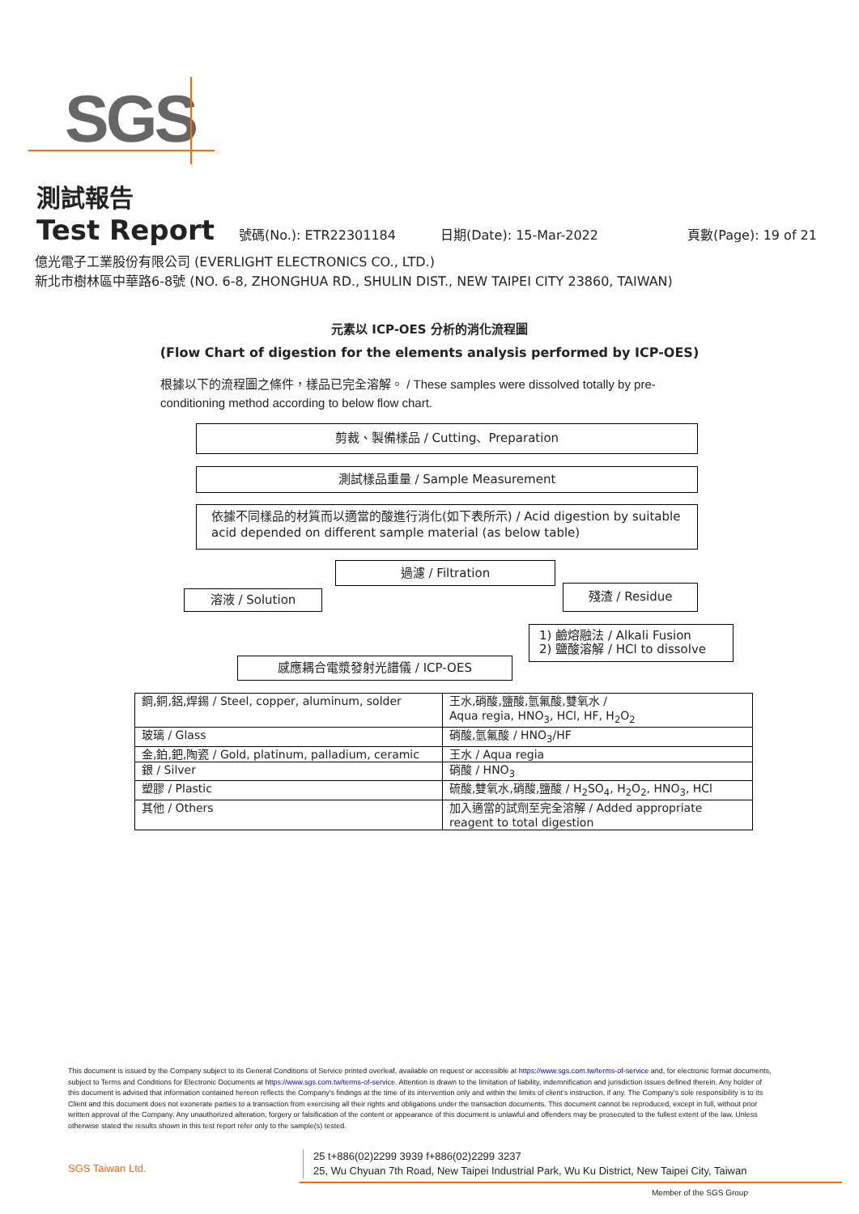SGS
測試報告
Test Report
號碼(No.): ETR22301184 日期(Date): 15-Mar-2022 頁數(Page): 19 of 21
億光電子工業股份有限公司 (EVERLIGHT ELECTRONICS CO., LTD.)
新北市樹林區中華路6-8號 (NO. 6-8, ZHONGHUA RD., SHULIN DIST., NEW TAIPEI CITY 23860, TAIWAN)
元素以 ICP-OES 分析的消化流程圖
(Flow Chart of digestion for the elements analysis performed by ICP-OES)
根據以下的流程圖之條件，樣品已完全溶解。 / These samples were dissolved totally by pre-conditioning method according to below flow chart.
剪裁、製備樣品 / Cutting、Preparation
測試樣品重量 / Sample Measurement
依據不同樣品的材質而以適當的酸進行消化(如下表所示) / Acid digestion by suitable acid depended on different sample material (as below table)
過濾 / Filtration
溶液 / Solution 殘渣 / Residue
1) 鹼熔融法 / Alkali Fusion
2) 鹽酸溶解 / HCl to dissolve
感應耦合電漿發射光譜儀 / ICP-OES
| 鋼,銅,鋁,焊錫 / Steel, copper, aluminum, solder | 王水,硝酸,鹽酸,氫氟酸,雙氧水 / Aqua regia, HNO<sub>3</sub>, HCl, HF, H<sub>2</sub>O<sub>2</sub> |
| 玻璃 / Glass | 硝酸,氫氟酸 / HNO<sub>3</sub>/HF |
| 金,鉑,鈀,陶瓷 / Gold, platinum, palladium, ceramic | 王水 / Aqua regia |
| 銀 / Silver | 硝酸 / HNO<sub>3</sub> |
| 塑膠 / Plastic | 硫酸,雙氧水,硝酸,鹽酸 / H<sub>2</sub>SO<sub>4</sub>, H<sub>2</sub>O<sub>2</sub>, HNO<sub>3</sub>, HCl |
| 其他 / Others | 加入適當的試劑至完全溶解 / Added appropriate reagent to total digestion |
This document is issued by the Company subject to its General Conditions of Service printed overleaf, available on request or accessible at https://www.sgs.com.tw/terms-of-service and, for electronic format documents, subject to Terms and Conditions for Electronic Documents at https://www.sgs.com.tw/terms-of-service. Attention is drawn to the limitation of liability, indemnification and jurisdiction issues defined therein. Any holder of this document is advised that information contained hereon reflects the Company's findings at the time of its intervention only and within the limits of client's instruction, if any. The Company's sole responsibility is to its Client and this document does not exonerate parties to a transaction from exercising all their rights and obligations under the transaction documents. This document cannot be reproduced, except in full, without prior written approval of the Company. Any unauthorized alteration, forgery or falsification of the content or appearance of this document is unlawful and offenders may be prosecuted to the fullest extent of the law. Unless otherwise stated the results shown in this test report refer only to the sample(s) tested.
SGS Taiwan Ltd.
25 t+886(02)2299 3939 f+886(02)2299 3237
25, Wu Chyuan 7th Road, New Taipei Industrial Park, Wu Ku District, New Taipei City, Taiwan
Member of the SGS Group